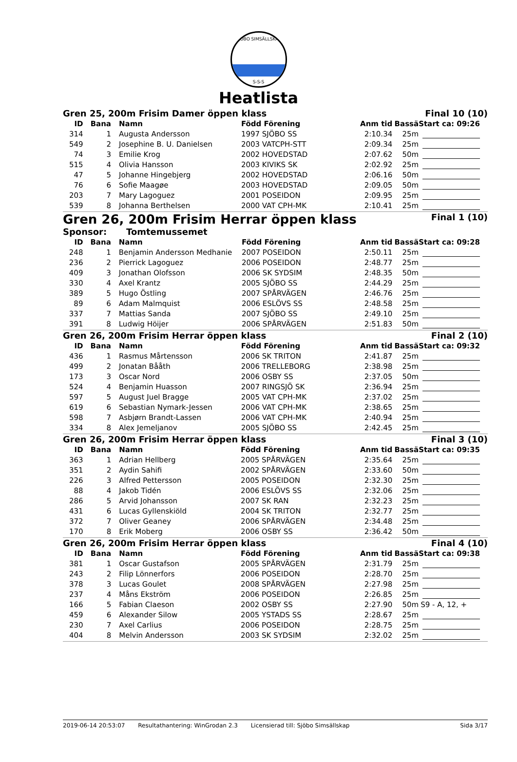SJÖBO SIMSÄLLSKAP
S-S-S
Heatlista
Gren 25, 200m Frisim Damer öppen klass Final 10 (10)
| ID | Bana | Namn | Född Förening | Anm tid | Bassä | Start ca: 09:26 |
| --- | --- | --- | --- | --- | --- | --- |
| 314 | 1 | Augusta Andersson | 1997 SJÖBO SS | 2:10.34 | 25m | |
| 549 | 2 | Josephine B. U. Danielsen | 2003 VATCPH-STT | 2:09.34 | 25m | |
| 74 | 3 | Emilie Krog | 2002 HOVEDSTAD | 2:07.62 | 50m | |
| 515 | 4 | Olivia Hansson | 2003 KIVIKS SK | 2:02.92 | 25m | |
| 47 | 5 | Johanne Hingebjerg | 2002 HOVEDSTAD | 2:06.16 | 50m | |
| 76 | 6 | Sofie Maagøe | 2003 HOVEDSTAD | 2:09.05 | 50m | |
| 203 | 7 | Mary Lagoguez | 2001 POSEIDON | 2:09.95 | 25m | |
| 539 | 8 | Johanna Berthelsen | 2000 VAT CPH-MK | 2:10.41 | 25m | |
Gren 26, 200m Frisim Herrar öppen klass Final 1 (10)
Sponsor: Tomtemussemet
| ID | Bana | Namn | Född Förening | Anm tid | Bassä | Start ca: 09:28 |
| --- | --- | --- | --- | --- | --- | --- |
| 248 | 1 | Benjamin Andersson Medhanie | 2007 POSEIDON | 2:50.11 | 25m | |
| 236 | 2 | Pierrick Lagoguez | 2006 POSEIDON | 2:48.77 | 25m | |
| 409 | 3 | Jonathan Olofsson | 2006 SK SYDSIM | 2:48.35 | 50m | |
| 330 | 4 | Axel Krantz | 2005 SJÖBO SS | 2:44.29 | 25m | |
| 389 | 5 | Hugo Östling | 2007 SPÅRVÄGEN | 2:46.76 | 25m | |
| 89 | 6 | Adam Malmquist | 2006 ESLÖVS SS | 2:48.58 | 25m | |
| 337 | 7 | Mattias Sanda | 2007 SJÖBO SS | 2:49.10 | 25m | |
| 391 | 8 | Ludwig Höijer | 2006 SPÅRVÄGEN | 2:51.83 | 50m | |
Gren 26, 200m Frisim Herrar öppen klass Final 2 (10)
| ID | Bana | Namn | Född Förening | Anm tid | Bassä | Start ca: 09:32 |
| --- | --- | --- | --- | --- | --- | --- |
| 436 | 1 | Rasmus Mårtensson | 2006 SK TRITON | 2:41.87 | 25m | |
| 499 | 2 | Jonatan Bååth | 2006 TRELLEBORG | 2:38.98 | 25m | |
| 173 | 3 | Oscar Nord | 2006 OSBY SS | 2:37.05 | 50m | |
| 524 | 4 | Benjamin Huasson | 2007 RINGSJÖ SK | 2:36.94 | 25m | |
| 597 | 5 | August Juel Bragge | 2005 VAT CPH-MK | 2:37.02 | 25m | |
| 619 | 6 | Sebastian Nymark-Jessen | 2006 VAT CPH-MK | 2:38.65 | 25m | |
| 598 | 7 | Asbjørn Brandt-Lassen | 2006 VAT CPH-MK | 2:40.94 | 25m | |
| 334 | 8 | Alex Jemeljanov | 2005 SJÖBO SS | 2:42.45 | 25m | |
Gren 26, 200m Frisim Herrar öppen klass Final 3 (10)
| ID | Bana | Namn | Född Förening | Anm tid | Bassä | Start ca: 09:35 |
| --- | --- | --- | --- | --- | --- | --- |
| 363 | 1 | Adrian Hellberg | 2005 SPÅRVÄGEN | 2:35.64 | 25m | |
| 351 | 2 | Aydin Sahifi | 2002 SPÅRVÄGEN | 2:33.60 | 50m | |
| 226 | 3 | Alfred Pettersson | 2005 POSEIDON | 2:32.30 | 25m | |
| 88 | 4 | Jakob Tidén | 2006 ESLÖVS SS | 2:32.06 | 25m | |
| 286 | 5 | Arvid Johansson | 2007 SK RAN | 2:32.23 | 25m | |
| 431 | 6 | Lucas Gyllenskiöld | 2004 SK TRITON | 2:32.77 | 25m | |
| 372 | 7 | Oliver Geaney | 2006 SPÅRVÄGEN | 2:34.48 | 25m | |
| 170 | 8 | Erik Moberg | 2006 OSBY SS | 2:36.42 | 50m | |
Gren 26, 200m Frisim Herrar öppen klass Final 4 (10)
| ID | Bana | Namn | Född Förening | Anm tid | Bassä | Start ca: 09:38 |
| --- | --- | --- | --- | --- | --- | --- |
| 381 | 1 | Oscar Gustafson | 2005 SPÅRVÄGEN | 2:31.79 | 25m | |
| 243 | 2 | Filip Lönnerfors | 2006 POSEIDON | 2:28.70 | 25m | |
| 378 | 3 | Lucas Goulet | 2008 SPÅRVÄGEN | 2:27.98 | 25m | |
| 237 | 4 | Måns Ekström | 2006 POSEIDON | 2:26.85 | 25m | |
| 166 | 5 | Fabian Claeson | 2002 OSBY SS | 2:27.90 | 50m | S9 - A, 12, + |
| 459 | 6 | Alexander Silow | 2005 YSTADS SS | 2:28.67 | 25m | |
| 230 | 7 | Axel Carlius | 2006 POSEIDON | 2:28.75 | 25m | |
| 404 | 8 | Melvin Andersson | 2003 SK SYDSIM | 2:32.02 | 25m | |
2019-06-14 20:53:07 Resultathantering: WinGrodan 2.3 Licensierad till: Sjöbo Simsällskap Sida 3/17